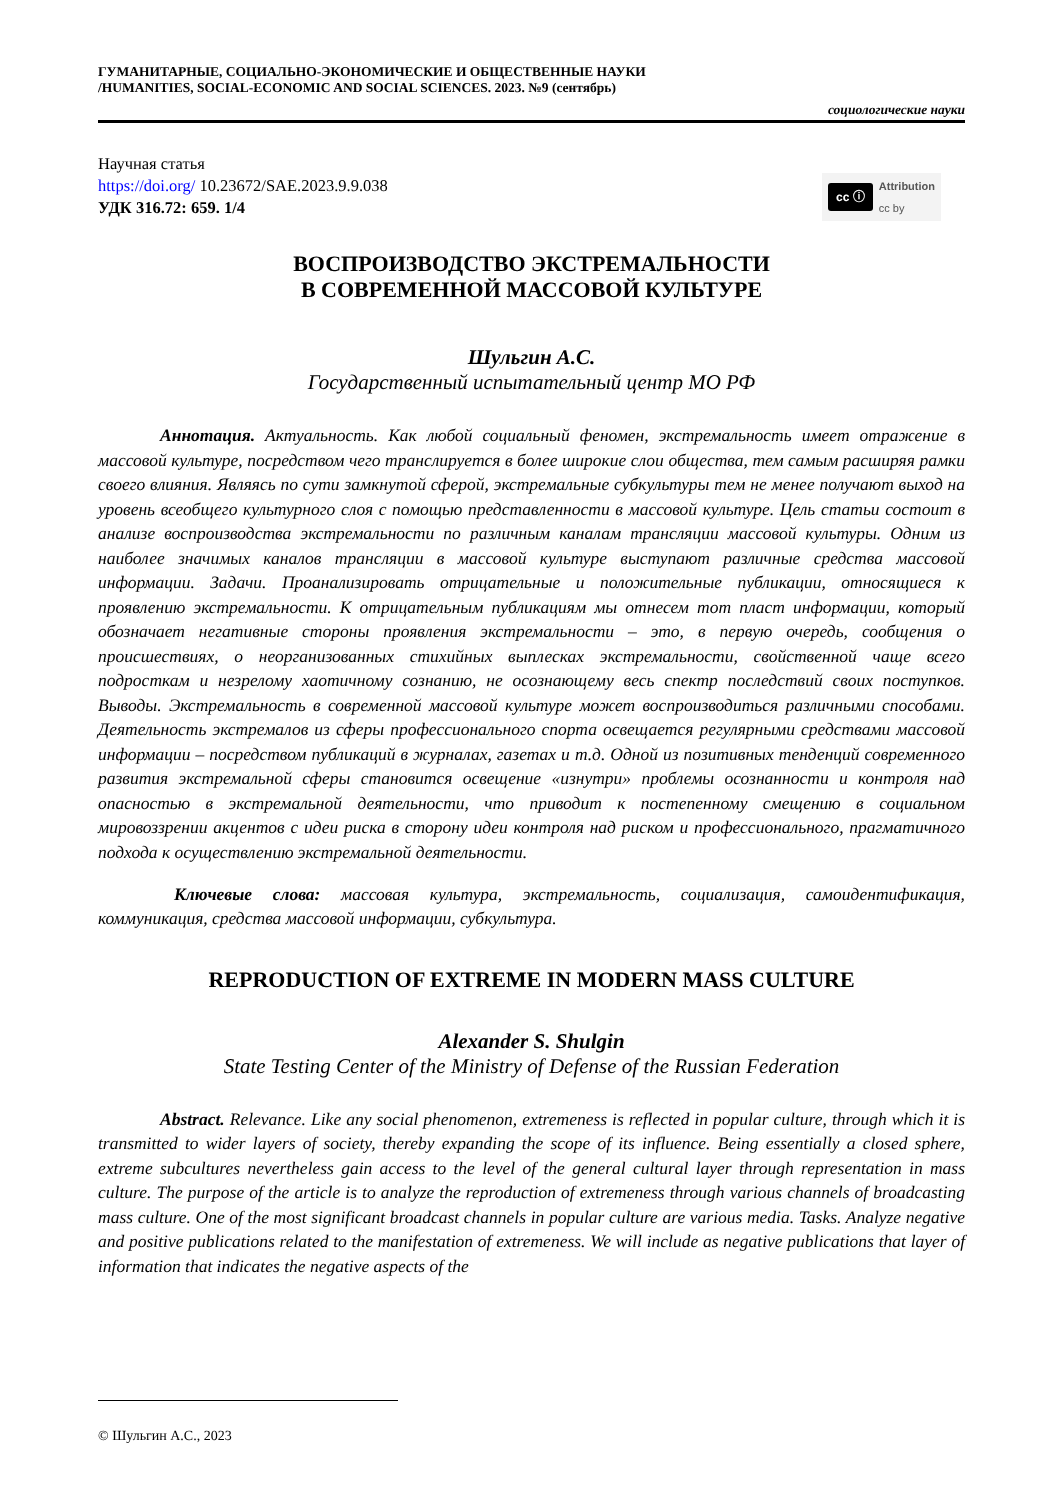ГУМАНИТАРНЫЕ, СОЦИАЛЬНО-ЭКОНОМИЧЕСКИЕ И ОБЩЕСТВЕННЫЕ НАУКИ
/HUMANITIES, SOCIAL-ECONOMIC AND SOCIAL SCIENCES. 2023. №9 (сентябрь)
социологические науки
Научная статья
https://doi.org/ 10.23672/SAE.2023.9.9.038
УДК 316.72: 659. 1/4
cc ⓘ Attribution
cc by
ВОСПРОИЗВОДСТВО ЭКСТРЕМАЛЬНОСТИ
В СОВРЕМЕННОЙ МАССОВОЙ КУЛЬТУРЕ
Шульгин А.С.
Государственный испытательный центр МО РФ
Аннотация. Актуальность. Как любой социальный феномен, экстремальность имеет отражение в массовой культуре, посредством чего транслируется в более широкие слои общества, тем самым расширяя рамки своего влияния. Являясь по сути замкнутой сферой, экстремальные субкультуры тем не менее получают выход на уровень всеобщего культурного слоя с помощью представленности в массовой культуре. Цель статьи состоит в анализе воспроизводства экстремальности по различным каналам трансляции массовой культуры. Одним из наиболее значимых каналов трансляции в массовой культуре выступают различные средства массовой информации. Задачи. Проанализировать отрицательные и положительные публикации, относящиеся к проявлению экстремальности. К отрицательным публикациям мы отнесем тот пласт информации, который обозначает негативные стороны проявления экстремальности – это, в первую очередь, сообщения о происшествиях, о неорганизованных стихийных выплесках экстремальности, свойственной чаще всего подросткам и незрелому хаотичному сознанию, не осознающему весь спектр последствий своих поступков. Выводы. Экстремальность в современной массовой культуре может воспроизводиться различными способами. Деятельность экстремалов из сферы профессионального спорта освещается регулярными средствами массовой информации – посредством публикаций в журналах, газетах и т.д. Одной из позитивных тенденций современного развития экстремальной сферы становится освещение «изнутри» проблемы осознанности и контроля над опасностью в экстремальной деятельности, что приводит к постепенному смещению в социальном мировоззрении акцентов с идеи риска в сторону идеи контроля над риском и профессионального, прагматичного подхода к осуществлению экстремальной деятельности.
Ключевые слова: массовая культура, экстремальность, социализация, самоидентификация, коммуникация, средства массовой информации, субкультура.
REPRODUCTION OF EXTREME IN MODERN MASS CULTURE
Alexander S. Shulgin
State Testing Center of the Ministry of Defense of the Russian Federation
Abstract. Relevance. Like any social phenomenon, extremeness is reflected in popular culture, through which it is transmitted to wider layers of society, thereby expanding the scope of its influence. Being essentially a closed sphere, extreme subcultures nevertheless gain access to the level of the general cultural layer through representation in mass culture. The purpose of the article is to analyze the reproduction of extremeness through various channels of broadcasting mass culture. One of the most significant broadcast channels in popular culture are various media. Tasks. Analyze negative and positive publications related to the manifestation of extremeness. We will include as negative publications that layer of information that indicates the negative aspects of the
© Шульгин А.С., 2023